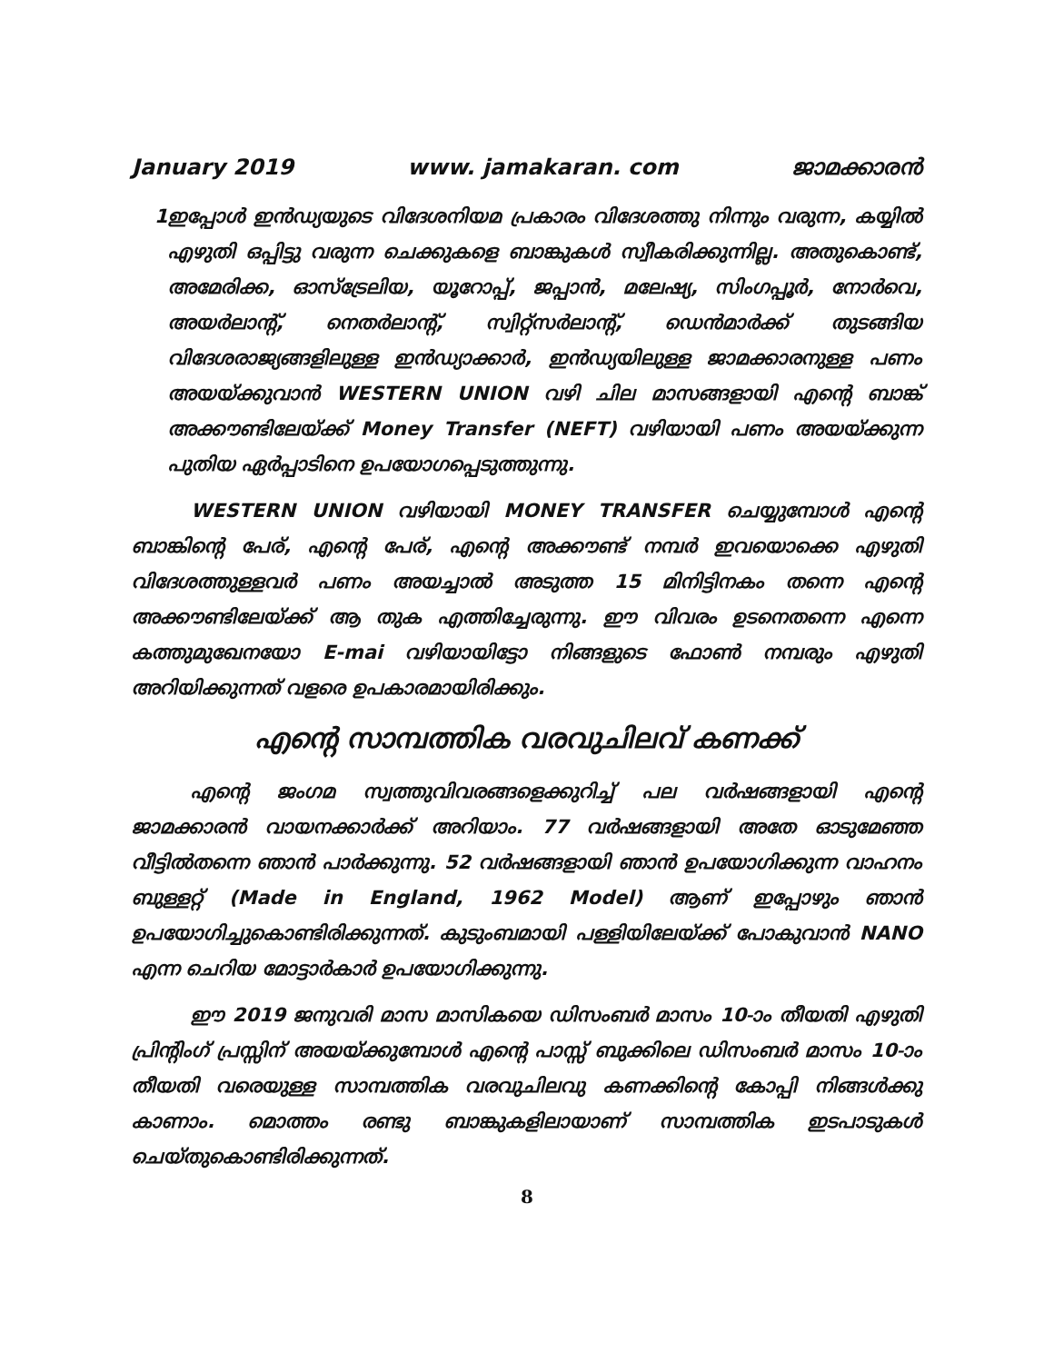January 2019 www. jamakaran. com ജാമക്കാരൻ
1 ഇപ്പോൾ ഇൻഡ്യയുടെ വിദേശനിയമ പ്രകാരം വിദേശത്തു നിന്നും വരുന്ന, കയ്യിൽ എഴുതി ഒപ്പിട്ടു വരുന്ന ചെക്കുകളെ ബാങ്കുകൾ സ്വീകരിക്കുന്നില്ല. അതുകൊണ്ട്, അമേരിക്ക, ഓസ്ട്രേലിയ, യൂറോപ്പ്, ജപ്പാൻ, മലേഷ്യ, സിംഗപ്പൂർ, നോർവെ, അയർലാന്റ്, നെതർലാന്റ്, സ്വിറ്റ്സർലാന്റ്, ഡെൻമാർക്ക് തുടങ്ങിയ വിദേശരാജ്യങ്ങളിലുള്ള ഇൻഡ്യാക്കാർ, ഇൻഡ്യയിലുള്ള ജാമക്കാരനുള്ള പണം അയയ്ക്കുവാൻ WESTERN UNION വഴി ചില മാസങ്ങളായി എന്റെ ബാങ്ക് അക്കൗണ്ടിലേയ്ക്ക് Money Transfer (NEFT) വഴിയായി പണം അയയ്ക്കുന്ന പുതിയ ഏർപ്പാടിനെ ഉപയോഗപ്പെടുത്തുന്നു.
WESTERN UNION വഴിയായി MONEY TRANSFER ചെയ്യുമ്പോൾ എന്റെ ബാങ്കിന്റെ പേര്, എന്റെ പേര്, എന്റെ അക്കൗണ്ട് നമ്പർ ഇവയൊക്കെ എഴുതി വിദേശത്തുള്ളവർ പണം അയച്ചാൽ അടുത്ത 15 മിനിട്ടിനകം തന്നെ എന്റെ അക്കൗണ്ടിലേയ്ക്ക് ആ തുക എത്തിച്ചേരുന്നു. ഈ വിവരം ഉടനെതന്നെ എന്നെ കത്തുമുഖേനയോ E-mai വഴിയായിട്ടോ നിങ്ങളുടെ ഫോൺ നമ്പരും എഴുതി അറിയിക്കുന്നത് വളരെ ഉപകാരമായിരിക്കും.
എന്റെ സാമ്പത്തിക വരവുചിലവ് കണക്ക്
എന്റെ ജംഗമ സ്വത്തുവിവരങ്ങളെക്കുറിച്ച് പല വർഷങ്ങളായി എന്റെ ജാമക്കാരൻ വായനക്കാർക്ക് അറിയാം. 77 വർഷങ്ങളായി അതേ ഓടുമേഞ്ഞ വീട്ടിൽതന്നെ ഞാൻ പാർക്കുന്നു. 52 വർഷങ്ങളായി ഞാൻ ഉപയോഗിക്കുന്ന വാഹനം ബുള്ളറ്റ് (Made in England, 1962 Model) ആണ് ഇപ്പോഴും ഞാൻ ഉപയോഗിച്ചുകൊണ്ടിരിക്കുന്നത്. കുടുംബമായി പള്ളിയിലേയ്ക്ക് പോകുവാൻ NANO എന്ന ചെറിയ മോട്ടാർകാർ ഉപയോഗിക്കുന്നു.
ഈ 2019 ജനുവരി മാസ മാസികയെ ഡിസംബർ മാസം 10-ാം തീയതി എഴുതി പ്രിന്റിംഗ് പ്രസ്സിന് അയയ്ക്കുമ്പോൾ എന്റെ പാസ്സ് ബുക്കിലെ ഡിസംബർ മാസം 10-ാം തീയതി വരെയുള്ള സാമ്പത്തിക വരവുചിലവു കണക്കിന്റെ കോപ്പി നിങ്ങൾക്കു കാണാം. മൊത്തം രണ്ടു ബാങ്കുകളിലായാണ് സാമ്പത്തിക ഇടപാടുകൾ ചെയ്തുകൊണ്ടിരിക്കുന്നത്.
8